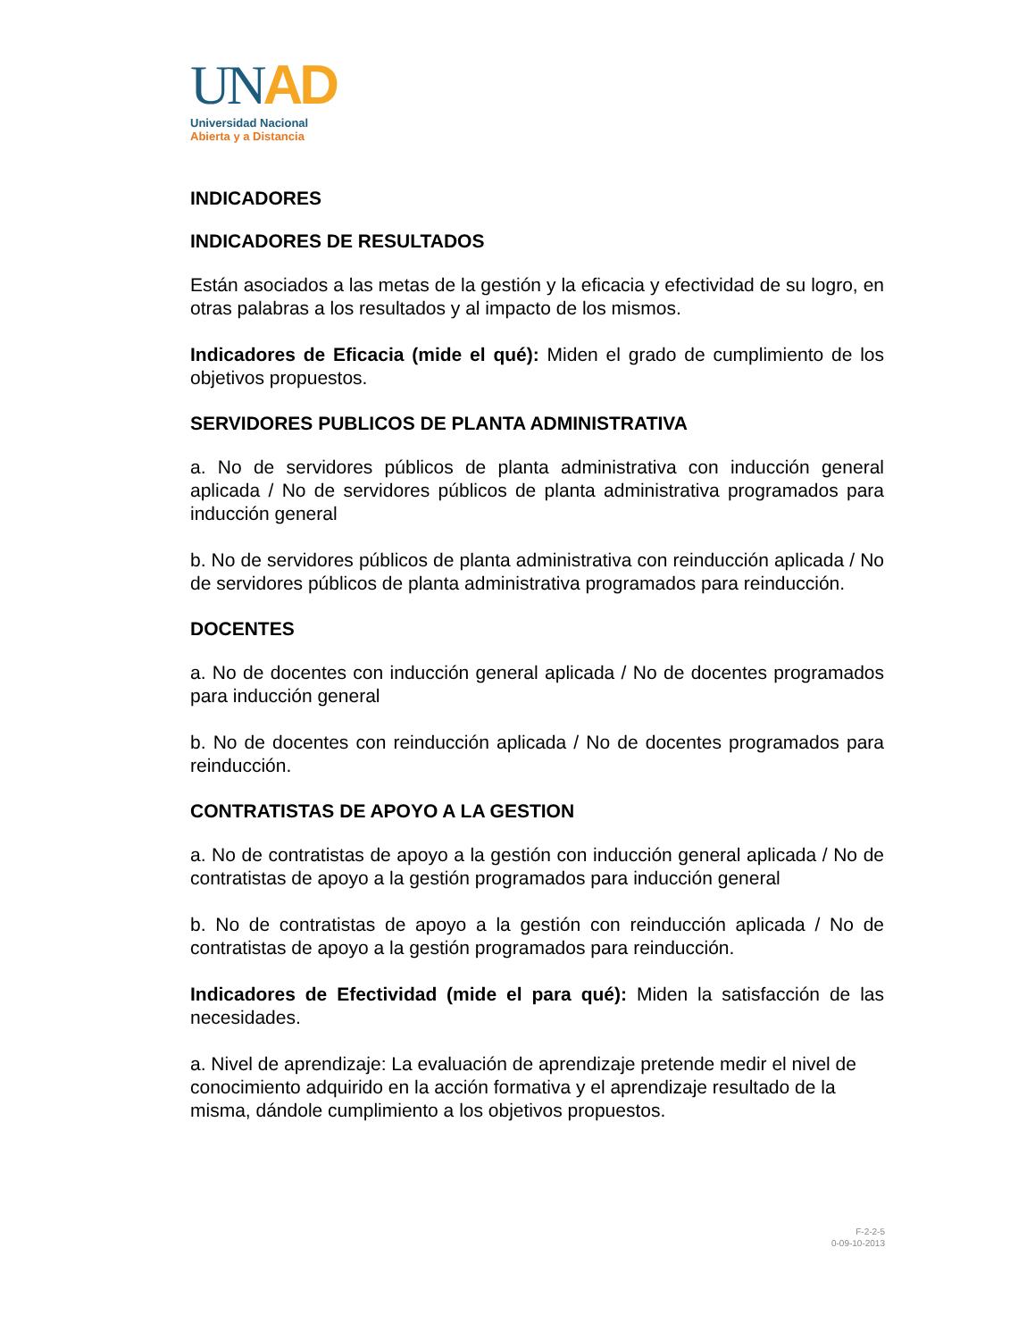UNAD
Universidad Nacional
Abierta y a Distancia
INDICADORES
INDICADORES DE RESULTADOS
Están asociados a las metas de la gestión y la eficacia y efectividad de su logro, en otras palabras a los resultados y al impacto de los mismos.
Indicadores de Eficacia (mide el qué): Miden el grado de cumplimiento de los objetivos propuestos.
SERVIDORES PUBLICOS DE PLANTA ADMINISTRATIVA
a. No de servidores públicos de planta administrativa con inducción general aplicada / No de servidores públicos de planta administrativa programados para inducción general
b. No de servidores públicos de planta administrativa con reinducción aplicada / No de servidores públicos de planta administrativa programados para reinducción.
DOCENTES
a. No de docentes con inducción general aplicada / No de docentes programados para inducción general
b. No de docentes con reinducción aplicada / No de docentes programados para reinducción.
CONTRATISTAS DE APOYO A LA GESTION
a. No de contratistas de apoyo a la gestión con inducción general aplicada / No de contratistas de apoyo a la gestión programados para inducción general
b. No de contratistas de apoyo a la gestión con reinducción aplicada / No de contratistas de apoyo a la gestión programados para reinducción.
Indicadores de Efectividad (mide el para qué): Miden la satisfacción de las necesidades.
a. Nivel de aprendizaje: La evaluación de aprendizaje pretende medir el nivel de conocimiento adquirido en la acción formativa y el aprendizaje resultado de la misma, dándole cumplimiento a los objetivos propuestos.
F-2-2-5
0-09-10-2013